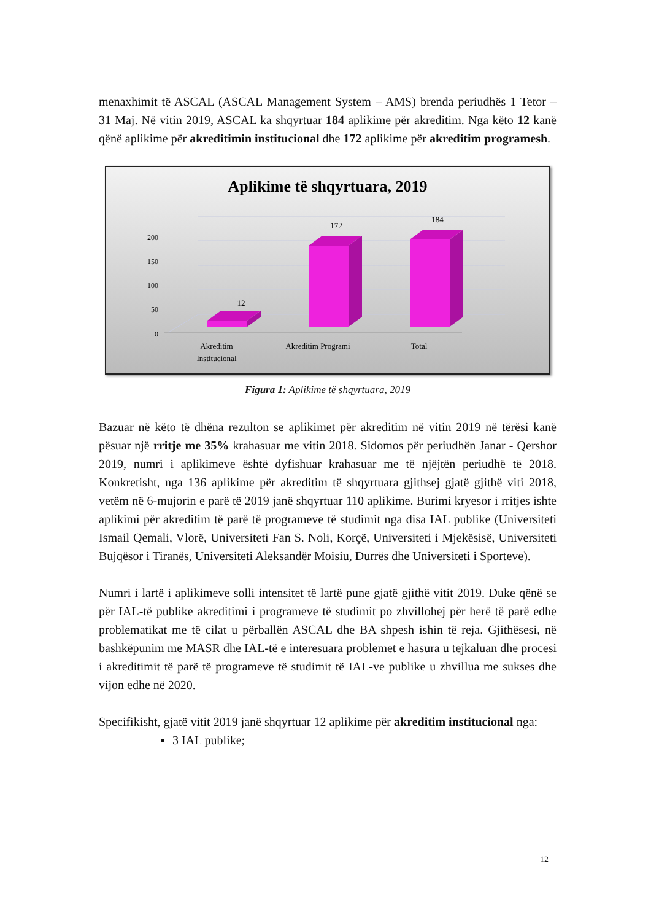menaxhimit të ASCAL (ASCAL Management System – AMS) brenda periudhës 1 Tetor – 31 Maj. Në vitin 2019, ASCAL ka shqyrtuar 184 aplikime për akreditim. Nga këto 12 kanë qënë aplikime për akreditimin institucional dhe 172 aplikime për akreditim programesh.
Aplikime të shqyrtuara, 2019
0
50
100
150
200
12
172
184
Akreditim
Institucional
Akreditim Programi
Total
Figura 1: Aplikime të shqyrtuara, 2019
Bazuar në këto të dhëna rezulton se aplikimet për akreditim në vitin 2019 në tërësi kanë pësuar një rritje me 35% krahasuar me vitin 2018. Sidomos për periudhën Janar - Qershor 2019, numri i aplikimeve është dyfishuar krahasuar me të njëjtën periudhë të 2018. Konkretisht, nga 136 aplikime për akreditim të shqyrtuara gjithsej gjatë gjithë viti 2018, vetëm në 6-mujorin e parë të 2019 janë shqyrtuar 110 aplikime. Burimi kryesor i rritjes ishte aplikimi për akreditim të parë të programeve të studimit nga disa IAL publike (Universiteti Ismail Qemali, Vlorë, Universiteti Fan S. Noli, Korçë, Universiteti i Mjekësisë, Universiteti Bujqësor i Tiranës, Universiteti Aleksandër Moisiu, Durrës dhe Universiteti i Sporteve).
Numri i lartë i aplikimeve solli intensitet të lartë pune gjatë gjithë vitit 2019. Duke qënë se për IAL-të publike akreditimi i programeve të studimit po zhvillohej për herë të parë edhe problematikat me të cilat u përballën ASCAL dhe BA shpesh ishin të reja. Gjithësesi, në bashkëpunim me MASR dhe IAL-të e interesuara problemet e hasura u tejkaluan dhe procesi i akreditimit të parë të programeve të studimit të IAL-ve publike u zhvillua me sukses dhe vijon edhe në 2020.
Specifikisht, gjatë vitit 2019 janë shqyrtuar 12 aplikime për akreditim institucional nga:
3 IAL publike;
12